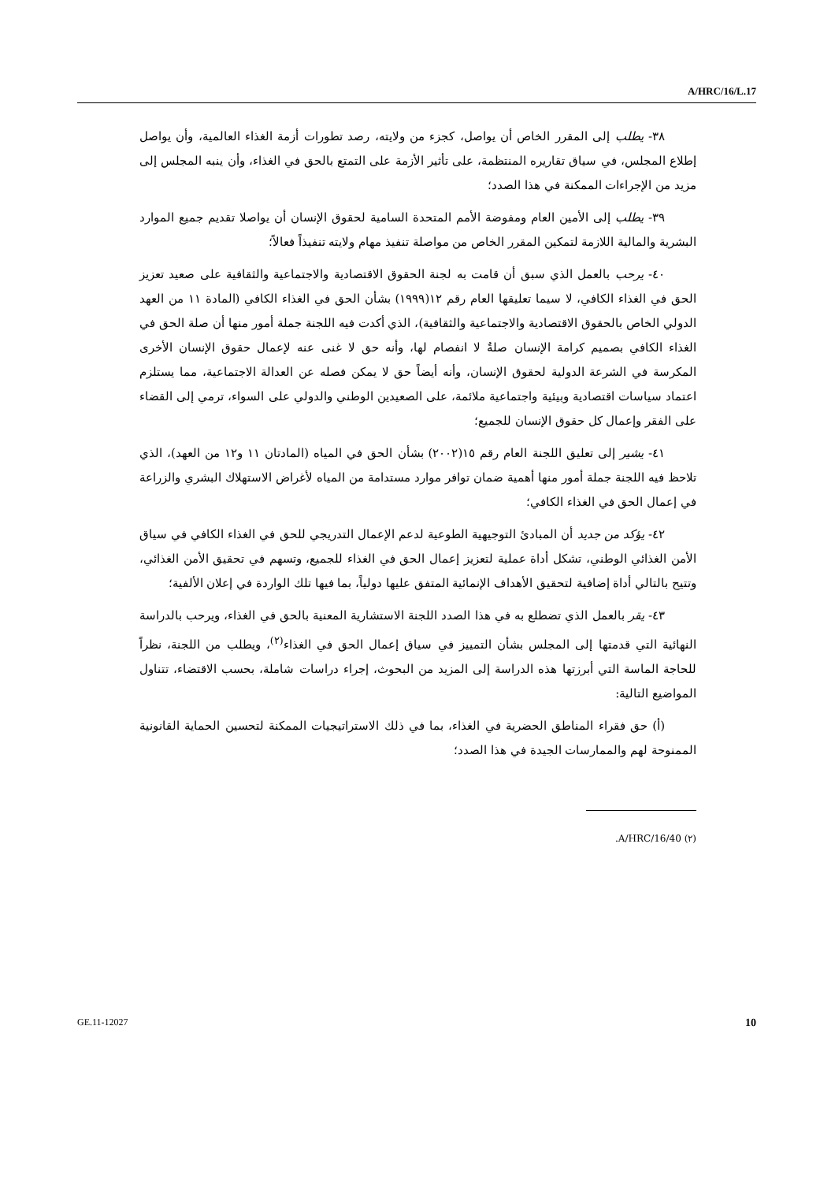A/HRC/16/L.17
٣٨- يطلب إلى المقرر الخاص أن يواصل، كجزء من ولايته، رصد تطورات أزمة الغذاء العالمية، وأن يواصل إطلاع المجلس، في سياق تقاريره المنتظمة، على تأثير الأزمة على التمتع بالحق في الغذاء، وأن ينبه المجلس إلى مزيد من الإجراءات الممكنة في هذا الصدد؛
٣٩- يطلب إلى الأمين العام ومفوضة الأمم المتحدة السامية لحقوق الإنسان أن يواصلا تقديم جميع الموارد البشرية والمالية اللازمة لتمكين المقرر الخاص من مواصلة تنفيذ مهام ولايته تنفيذاً فعالاً؛
٤٠- يرحب بالعمل الذي سبق أن قامت به لجنة الحقوق الاقتصادية والاجتماعية والثقافية على صعيد تعزيز الحق في الغذاء الكافي، لا سيما تعليقها العام رقم ١٢(١٩٩٩) بشأن الحق في الغذاء الكافي (المادة ١١ من العهد الدولي الخاص بالحقوق الاقتصادية والاجتماعية والثقافية)، الذي أكدت فيه اللجنة جملة أمور منها أن صلة الحق في الغذاء الكافي بصميم كرامة الإنسان صلةٌ لا انفصام لها، وأنه حق لا غنى عنه لإعمال حقوق الإنسان الأخرى المكرسة في الشرعة الدولية لحقوق الإنسان، وأنه أيضاً حق لا يمكن فصله عن العدالة الاجتماعية، مما يستلزم اعتماد سياسات اقتصادية وبيئية واجتماعية ملائمة، على الصعيدين الوطني والدولي على السواء، ترمي إلى القضاء على الفقر وإعمال كل حقوق الإنسان للجميع؛
٤١- يشير إلى تعليق اللجنة العام رقم ١٥(٢٠٠٢) بشأن الحق في المياه (المادتان ١١ و١٢ من العهد)، الذي تلاحظ فيه اللجنة جملة أمور منها أهمية ضمان توافر موارد مستدامة من المياه لأغراض الاستهلاك البشري والزراعة في إعمال الحق في الغذاء الكافي؛
٤٢- يؤكد من جديد أن المبادئ التوجيهية الطوعية لدعم الإعمال التدريجي للحق في الغذاء الكافي في سياق الأمن الغذائي الوطني، تشكل أداة عملية لتعزيز إعمال الحق في الغذاء للجميع، وتسهم في تحقيق الأمن الغذائي، وتتيح بالتالي أداة إضافية لتحقيق الأهداف الإنمائية المتفق عليها دولياً، بما فيها تلك الواردة في إعلان الألفية؛
٤٣- يقر بالعمل الذي تضطلع به في هذا الصدد اللجنة الاستشارية المعنية بالحق في الغذاء، ويرحب بالدراسة النهائية التي قدمتها إلى المجلس بشأن التمييز في سياق إعمال الحق في الغذاء<sup>(٢)</sup>، ويطلب من اللجنة، نظراً للحاجة الماسة التي أبرزتها هذه الدراسة إلى المزيد من البحوث، إجراء دراسات شاملة، بحسب الاقتضاء، تتناول المواضيع التالية:
(أ) حق فقراء المناطق الحضرية في الغذاء، بما في ذلك الاستراتيجيات الممكنة لتحسين الحماية القانونية الممنوحة لهم والممارسات الجيدة في هذا الصدد؛
(٢) A/HRC/16/40.
GE.11-12027 10